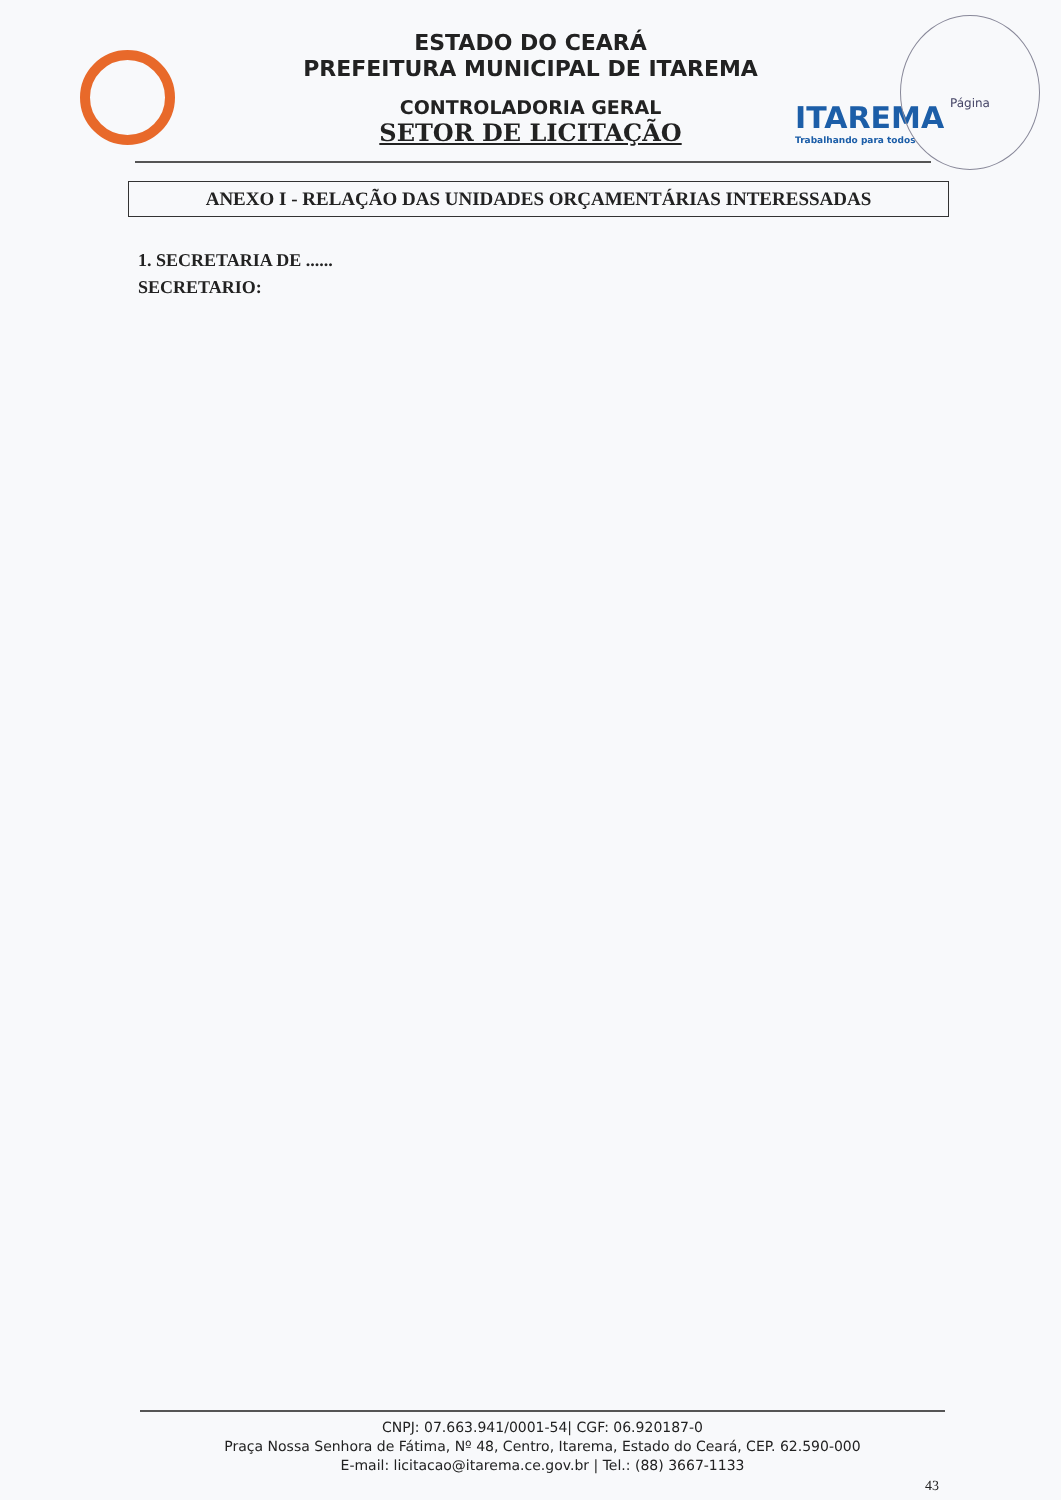ITAREMA
Trabalhando para todos
Página
ESTADO DO CEARÁ
PREFEITURA MUNICIPAL DE ITAREMA
CONTROLADORIA GERAL
SETOR DE LICITAÇÃO
ANEXO I - RELAÇÃO DAS UNIDADES ORÇAMENTÁRIAS INTERESSADAS
1. SECRETARIA DE ......
SECRETARIO:
CNPJ: 07.663.941/0001-54| CGF: 06.920187-0
Praça Nossa Senhora de Fátima, Nº 48, Centro, Itarema, Estado do Ceará, CEP. 62.590-000
E-mail: licitacao@itarema.ce.gov.br | Tel.: (88) 3667-1133
43